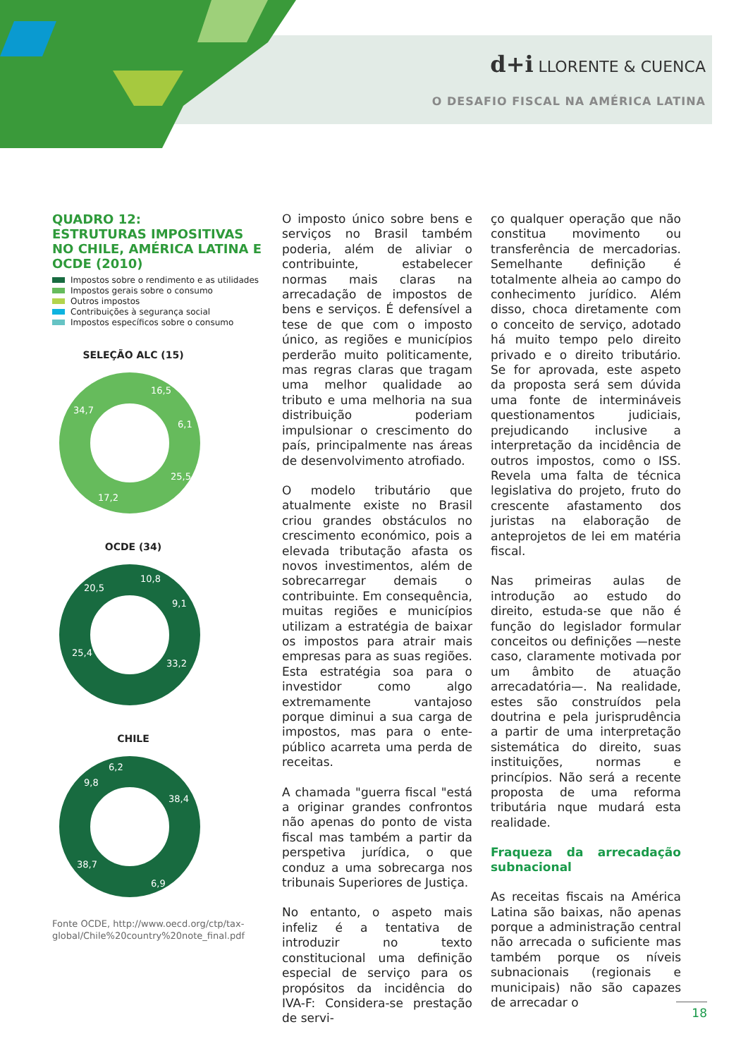d+i LLORENTE & CUENCA
O DESAFIO FISCAL NA AMÉRICA LATINA
QUADRO 12:
ESTRUTURAS IMPOSITIVAS NO CHILE, AMÉRICA LATINA E OCDE (2010)
Impostos sobre o rendimento e as utilidades
Impostos gerais sobre o consumo
Outros impostos
Contribuições à segurança social
Impostos específicos sobre o consumo
SELEÇÃO ALC (15)
16,5
34,7
6,1
25,5
17,2
OCDE (34)
10,8
20,5
9,1
25,4
33,2
CHILE
6,2
9,8
38,4
38,7
6,9
Fonte OCDE, http://www.oecd.org/ctp/tax-global/Chile%20country%20note_final.pdf
O imposto único sobre bens e serviços no Brasil também poderia, além de aliviar o contribuinte, estabelecer normas mais claras na arrecadação de impostos de bens e serviços. É defensível a tese de que com o imposto único, as regiões e municípios perderão muito politicamente, mas regras claras que tragam uma melhor qualidade ao tributo e uma melhoria na sua distribuição poderiam impulsionar o crescimento do país, principalmente nas áreas de desenvolvimento atrofiado.
O modelo tributário que atualmente existe no Brasil criou grandes obstáculos no crescimento económico, pois a elevada tributação afasta os novos investimentos, além de sobrecarregar demais o contribuinte. Em consequência, muitas regiões e municípios utilizam a estratégia de baixar os impostos para atrair mais empresas para as suas regiões. Esta estratégia soa para o investidor como algo extremamente vantajoso porque diminui a sua carga de impostos, mas para o ente-público acarreta uma perda de receitas.
A chamada "guerra fiscal "está a originar grandes confrontos não apenas do ponto de vista fiscal mas também a partir da perspetiva jurídica, o que conduz a uma sobrecarga nos tribunais Superiores de Justiça.
No entanto, o aspeto mais infeliz é a tentativa de introduzir no texto constitucional uma definição especial de serviço para os propósitos da incidência do IVA-F: Considera-se prestação de servi-
ço qualquer operação que não constitua movimento ou transferência de mercadorias. Semelhante definição é totalmente alheia ao campo do conhecimento jurídico. Além disso, choca diretamente com o conceito de serviço, adotado há muito tempo pelo direito privado e o direito tributário. Se for aprovada, este aspeto da proposta será sem dúvida uma fonte de intermináveis questionamentos judiciais, prejudicando inclusive a interpretação da incidência de outros impostos, como o ISS. Revela uma falta de técnica legislativa do projeto, fruto do crescente afastamento dos juristas na elaboração de anteprojetos de lei em matéria fiscal.
Nas primeiras aulas de introdução ao estudo do direito, estuda-se que não é função do legislador formular conceitos ou definições —neste caso, claramente motivada por um âmbito de atuação arrecadatória—. Na realidade, estes são construídos pela doutrina e pela jurisprudência a partir de uma interpretação sistemática do direito, suas instituições, normas e princípios. Não será a recente proposta de uma reforma tributária nque mudará esta realidade.
Fraqueza da arrecadação subnacional
As receitas fiscais na América Latina são baixas, não apenas porque a administração central não arrecada o suficiente mas também porque os níveis subnacionais (regionais e municipais) não são capazes de arrecadar o
18